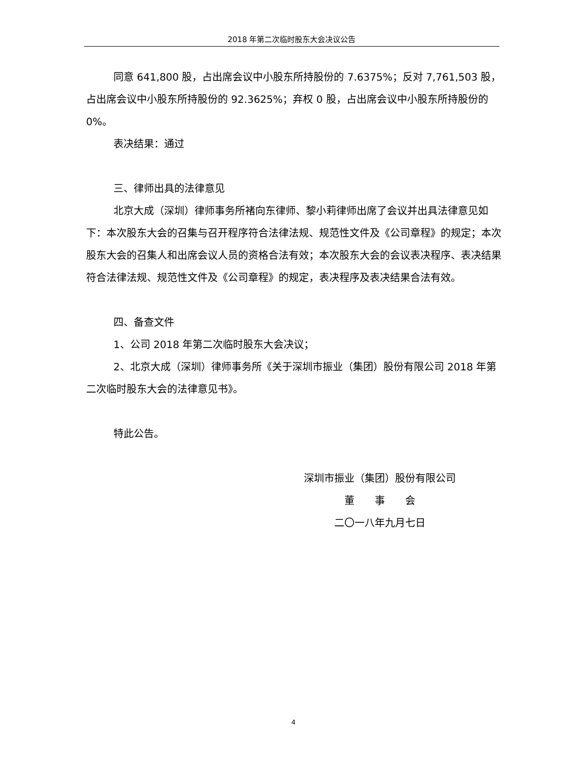2018 年第二次临时股东大会决议公告
同意 641,800 股，占出席会议中小股东所持股份的 7.6375%；反对 7,761,503 股，占出席会议中小股东所持股份的 92.3625%；弃权 0 股，占出席会议中小股东所持股份的 0%。
表决结果：通过
三、律师出具的法律意见
北京大成（深圳）律师事务所褚向东律师、黎小莉律师出席了会议并出具法律意见如下：本次股东大会的召集与召开程序符合法律法规、规范性文件及《公司章程》的规定；本次股东大会的召集人和出席会议人员的资格合法有效；本次股东大会的会议表决程序、表决结果符合法律法规、规范性文件及《公司章程》的规定，表决程序及表决结果合法有效。
四、备查文件
1、公司 2018 年第二次临时股东大会决议；
2、北京大成（深圳）律师事务所《关于深圳市振业（集团）股份有限公司 2018 年第二次临时股东大会的法律意见书》。
特此公告。
深圳市振业（集团）股份有限公司
董　　事　　会
二〇一八年九月七日
4